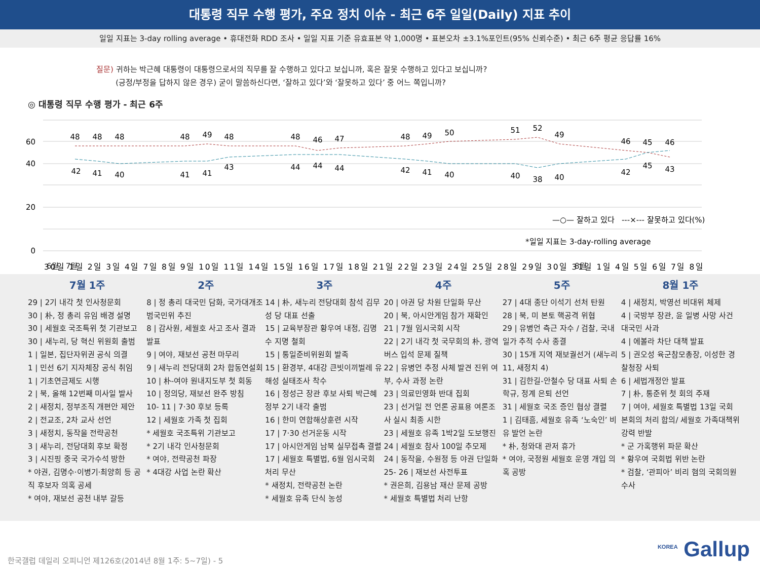대통령 직무 수행 평가, 주요 정치 이슈 - 최근 6주 일일(Daily) 지표 추이
일일 지표는 3-day rolling average • 휴대전화 RDD 조사 • 일일 지표 기준 유효표본 약 1,000명 • 표본오차 ±3.1%포인트(95% 신뢰수준) • 최근 6주 평균 응답률 16%
질문) 귀하는 박근혜 대통령이 대통령으로서의 직무를 잘 수행하고 있다고 보십니까, 혹은 잘못 수행하고 있다고 보십니까?
(긍정/부정을 답하지 않은 경우) 굳이 말씀하신다면, ‘잘하고 있다’와 ‘잘못하고 있다’ 중 어느 쪽입니까?
◎ 대통령 직무 수행 평가 - 최근 6주
60
40
20
0
48
48
48
48
49
48
48
46
47
48
49
50
51
52
49
46
45
46
42
41
40
41
41
43
44
44
44
42
41
40
40
38
40
42
45
43
—○— 잘하고 있다 ---×--- 잘못하고 있다(%)
*일일 지표는 3-day-rolling average
30일 1일 2일 3일 4일 7일 8일 9일 10일 11일 14일 15일 16일 17일 18일 21일 22일 23일 24일 25일 28일 29일 30일 31일 1일 4일 5일 6일 7일 8일
6월 7월 8월
7월 1주
29 | 2기 내각 첫 인사청문회
30 | 朴, 정 총리 유임 배경 설명
30 | 세월호 국조특위 첫 기관보고
30 | 새누리, 당 혁신 위원회 출범
1 | 일본, 집단자위권 공식 의결
1 | 민선 6기 지자체장 공식 취임
1 | 기초연금제도 시행
2 | 북, 올해 12번째 미사일 발사
2 | 새정치, 정부조직 개편안 제안
2 | 전교조, 2차 교사 선언
3 | 새정치, 동작을 전략공천
3 | 새누리, 전당대회 후보 확정
3 | 시진핑 중국 국가수석 방한
* 야권, 김명수·이병기·최양희 등 공직 후보자 의혹 공세
* 여야, 재보선 공천 내부 갈등
2주
8 | 정 총리 대국민 담화, 국가대개조 범국민위 추진
8 | 감사원, 세월호 사고 조사 결과 발표
9 | 여야, 재보선 공천 마무리
9 | 새누리 전당대회 2차 합동연설회
10 | 朴-여야 원내지도부 첫 회동
10 | 정의당, 재보선 완주 방침
10- 11 | 7·30 후보 등록
12 | 세월호 가족 첫 집회
* 세월호 국조특위 기관보고
* 2기 내각 인사청문회
* 여야, 전략공천 파장
* 4대강 사업 논란 확산
3주
14 | 朴, 새누리 전당대회 참석 김무성 당 대표 선출
15 | 교육부장관 황우여 내정, 김명수 지명 철회
15 | 통일준비위원회 발족
15 | 환경부, 4대강 큰빗이끼벌레 유해성 실태조사 착수
16 | 정성근 장관 후보 사퇴 박근혜정부 2기 내각 출범
16 | 한미 연합해상훈련 시작
17 | 7·30 선거운동 시작
17 | 아시안게임 남북 실무접촉 결렬
17 | 세월호 특별법, 6월 임시국회 처리 무산
* 새정치, 전략공천 논란
* 세월호 유족 단식 농성
4주
20 | 야권 당 차원 단일화 무산
20 | 북, 아시안게임 참가 재확인
21 | 7월 임시국회 시작
22 | 2기 내각 첫 국무회의 朴, 광역버스 입석 문제 질책
22 | 유병언 추정 사체 발견 진위 여부, 수사 과정 논란
23 | 의료민영화 반대 집회
23 | 선거일 전 언론 공표용 여론조사 실시 최종 시한
23 | 세월호 유족 1박2일 도보행진
24 | 세월호 참사 100일 추모제
24 | 동작을, 수원정 등 야권 단일화
25- 26 | 재보선 사전투표
* 권은희, 김용남 재산 문제 공방
* 세월호 특별법 처리 난항
5주
27 | 4대 종단 이석기 선처 탄원
28 | 북, 미 본토 핵공격 위협
29 | 유병언 측근 자수 / 검찰, 국내 일가 추적 수사 종결
30 | 15개 지역 재보궐선거 (새누리 11, 새정치 4)
31 | 김한길-안철수 당 대표 사퇴 손학규, 정계 은퇴 선언
31 | 세월호 국조 증인 협상 결렬
1 | 김태흠, 세월호 유족 ‘노숙인’ 비유 발언 논란
* 朴, 청와대 관저 휴가
* 여야, 국정원 세월호 운영 개입 의혹 공방
8월 1주
4 | 새정치, 박영선 비대위 체제
4 | 국방부 장관, 윤 일병 사망 사건 대국민 사과
4 | 에볼라 차단 대책 발표
5 | 권오성 육군참모총장, 이성한 경찰청장 사퇴
6 | 세법개정안 발표
7 | 朴, 통준위 첫 회의 주재
7 | 여야, 세월호 특별법 13일 국회 본회의 처리 합의/ 세월호 가족대책위 강력 반발
* 군 가혹행위 파문 확산
* 황우여 국회법 위반 논란
* 검찰, ‘관피아’ 비리 혐의 국회의원 수사
한국갤럽 데일리 오피니언 제126호(2014년 8월 1주: 5~7일) - 5
<sup>KOREA</sup> Gallup